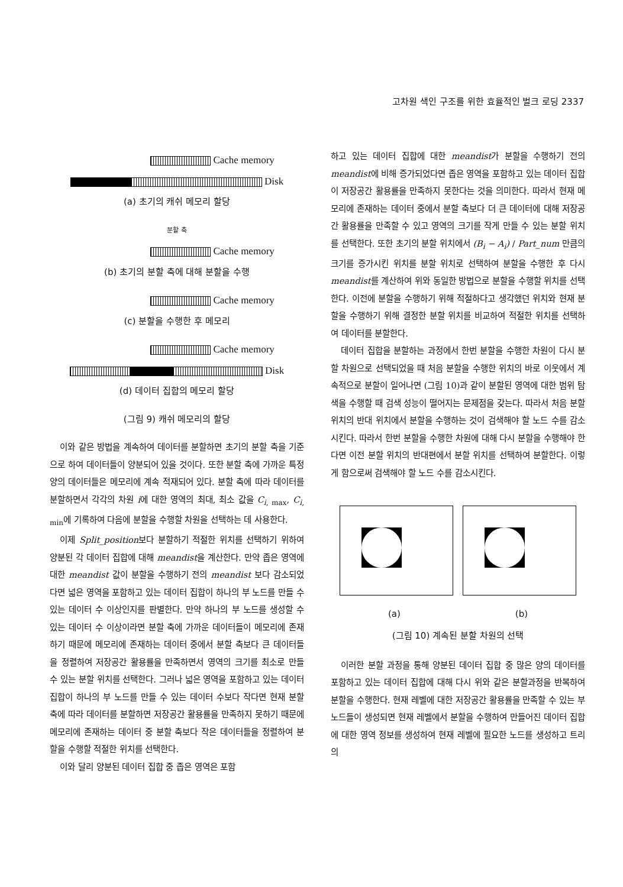고차원 색인 구조를 위한 효율적인 벌크 로딩 2337
Cache memory
Disk
(a) 초기의 캐쉬 메모리 할당
분할 축
Cache memory
(b) 초기의 분할 축에 대해 분할을 수행
Cache memory
(c) 분할을 수행한 후 메모리
Cache memory
Disk
(d) 데이터 집합의 메모리 할당
(그림 9) 캐쉬 메모리의 할당
이와 같은 방법을 계속하여 데이터를 분할하면 초기의 분할 축을 기준으로 하여 데이터들이 양분되어 있을 것이다. 또한 분할 축에 가까운 특정 양의 데이터들은 메모리에 계속 적재되어 있다. 분할 축에 따라 데이터를 분할하면서 각각의 차원 i에 대한 영역의 최대, 최소 값을 C<sub>i, max</sub>, C<sub>i, min</sub>에 기록하여 다음에 분할을 수행할 차원을 선택하는 데 사용한다.
이제 Split_position보다 분할하기 적절한 위치를 선택하기 위하여 양분된 각 데이터 집합에 대해 meandist을 계산한다. 만약 좁은 영역에 대한 meandist 값이 분할을 수행하기 전의 meandist 보다 감소되었다면 넓은 영역을 포함하고 있는 데이터 집합이 하나의 부 노드를 만들 수 있는 데이터 수 이상인지를 판별한다. 만약 하나의 부 노드를 생성할 수 있는 데이터 수 이상이라면 분할 축에 가까운 데이터들이 메모리에 존재하기 때문에 메모리에 존재하는 데이터 중에서 분할 축보다 큰 데이터들을 정렬하여 저장공간 활용률을 만족하면서 영역의 크기를 최소로 만들 수 있는 분할 위치를 선택한다. 그러나 넓은 영역을 포함하고 있는 데이터 집합이 하나의 부 노드를 만들 수 있는 데이터 수보다 작다면 현재 분할 축에 따라 데이터를 분할하면 저장공간 활용률을 만족하지 못하기 때문에 메모리에 존재하는 데이터 중 분할 축보다 작은 데이터들을 정렬하여 분할을 수행할 적절한 위치를 선택한다.
이와 달리 양분된 데이터 집합 중 좁은 영역은 포함
하고 있는 데이터 집합에 대한 meandist가 분할을 수행하기 전의 meandist에 비해 증가되었다면 좁은 영역을 포함하고 있는 데이터 집합이 저장공간 활용률을 만족하지 못한다는 것을 의미한다. 따라서 현재 메모리에 존재하는 데이터 중에서 분할 축보다 더 큰 데이터에 대해 저장공간 활용률을 만족할 수 있고 영역의 크기를 작게 만들 수 있는 분할 위치를 선택한다. 또한 초기의 분할 위치에서 (B<sub>i</sub> − A<sub>i</sub>) / Part_num 만큼의 크기를 증가시킨 위치를 분할 위치로 선택하여 분할을 수행한 후 다시 meandist를 계산하여 위와 동일한 방법으로 분할을 수행할 위치를 선택한다. 이전에 분할을 수행하기 위해 적절하다고 생각했던 위치와 현재 분할을 수행하기 위해 결정한 분할 위치를 비교하여 적절한 위치를 선택하여 데이터를 분할한다.
데이터 집합을 분할하는 과정에서 한번 분할을 수행한 차원이 다시 분할 차원으로 선택되었을 때 처음 분할을 수행한 위치의 바로 이웃에서 계속적으로 분할이 일어나면 (그림 10)과 같이 분할된 영역에 대한 범위 탐색을 수행할 때 검색 성능이 떨어지는 문제점을 갖는다. 따라서 처음 분할 위치의 반대 위치에서 분할을 수행하는 것이 검색해야 할 노드 수를 감소시킨다. 따라서 한번 분할을 수행한 차원에 대해 다시 분할을 수행해야 한다면 이전 분할 위치의 반대편에서 분할 위치를 선택하여 분할한다. 이렇게 함으로써 검색해야 할 노드 수를 감소시킨다.
(a) (b)
(그림 10) 계속된 분할 차원의 선택
이러한 분할 과정을 통해 양분된 데이터 집합 중 많은 양의 데이터를 포함하고 있는 데이터 집합에 대해 다시 위와 같은 분할과정을 반복하여 분할을 수행한다. 현재 레벨에 대한 저장공간 활용률을 만족할 수 있는 부 노드들이 생성되면 현재 레벨에서 분할을 수행하여 만들어진 데이터 집합에 대한 영역 정보를 생성하여 현재 레벨에 필요한 노드를 생성하고 트리의